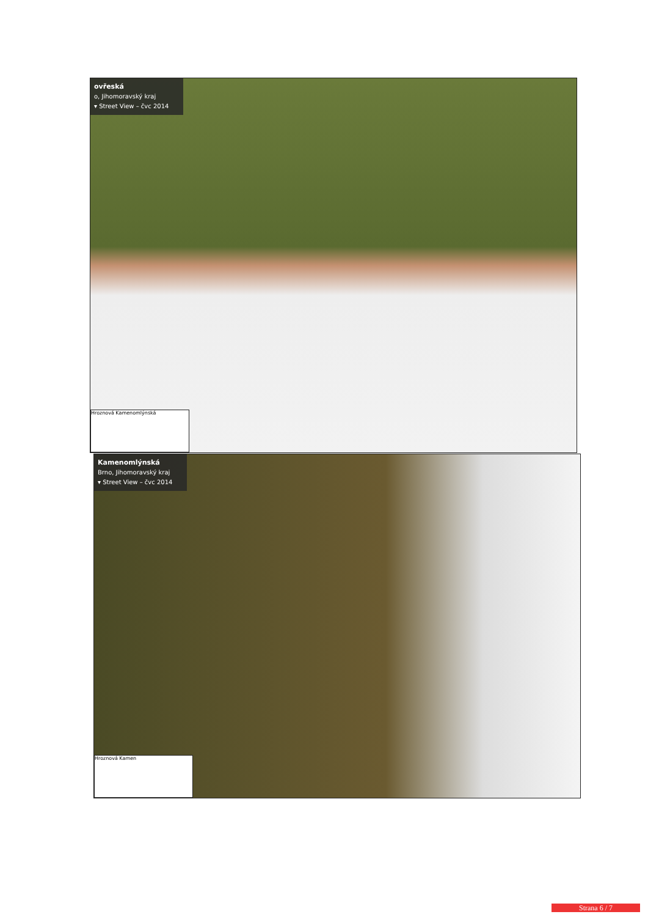ovřeská
o, Jihomoravský kraj
▾ Street View – čvc 2014
Hroznová Kamenomlýnská
Kamenomlýnská
Brno, Jihomoravský kraj
▾ Street View – čvc 2014
Hroznová Kamen
Strana 6 / 7